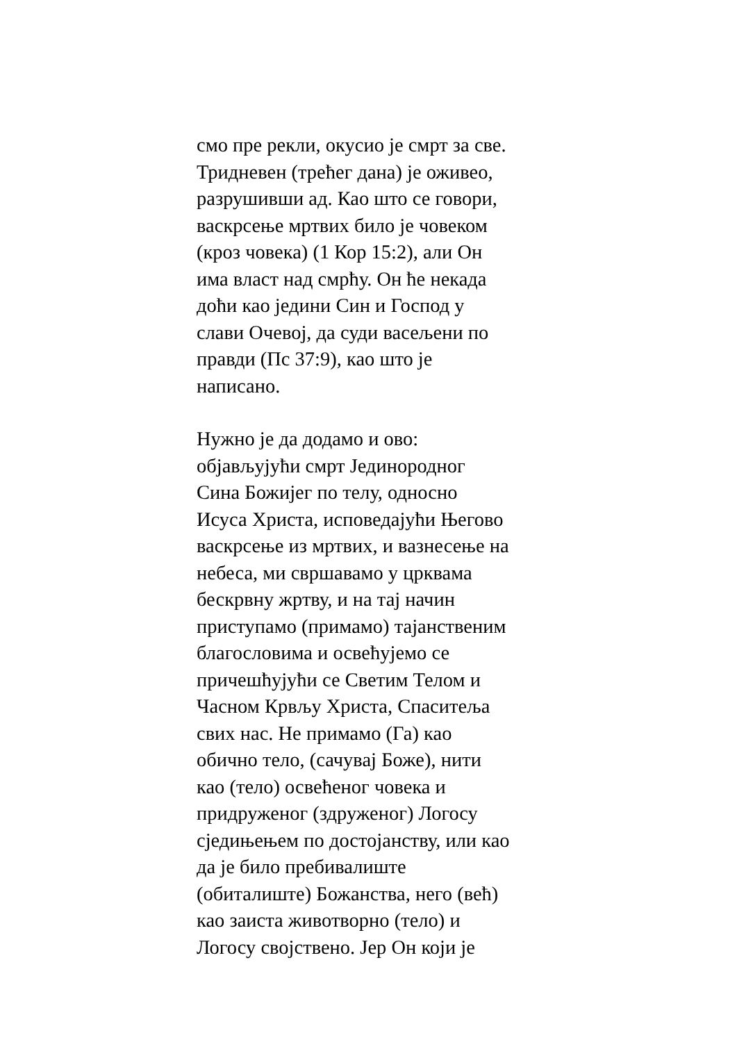смо пре рекли, окусио је смрт за све.
Тридневен (трећег дана) је оживео,
разрушивши ад. Као што се говори,
васкрсење мртвих било је човеком
(кроз човека) (1 Кор 15:2), али Он
има власт над смрћу. Он ће некада
доћи као једини Син и Господ у
слави Очевој, да суди васељени по
правди (Пс 37:9), као што је
написано.
Нужно је да додамо и ово:
објављујући смрт Јединородног
Сина Божијег по телу, односно
Исуса Христа, исповедајући Његово
васкрсење из мртвих, и вазнесење на
небеса, ми свршавамо у црквама
бескрвну жртву, и на тај начин
приступамо (примамо) тајанственим
благословима и освећујемо се
причешћујући се Светим Телом и
Часном Крвљу Христа, Спаситеља
свих нас. Не примамо (Га) као
обично тело, (сачувај Боже), нити
као (тело) освећеног човека и
придруженог (здруженог) Логосу
сједињењем по достојанству, или као
да је било пребивалиште
(обиталиште) Божанства, него (већ)
као заиста животворно (тело) и
Логосу својствено. Јер Он који је